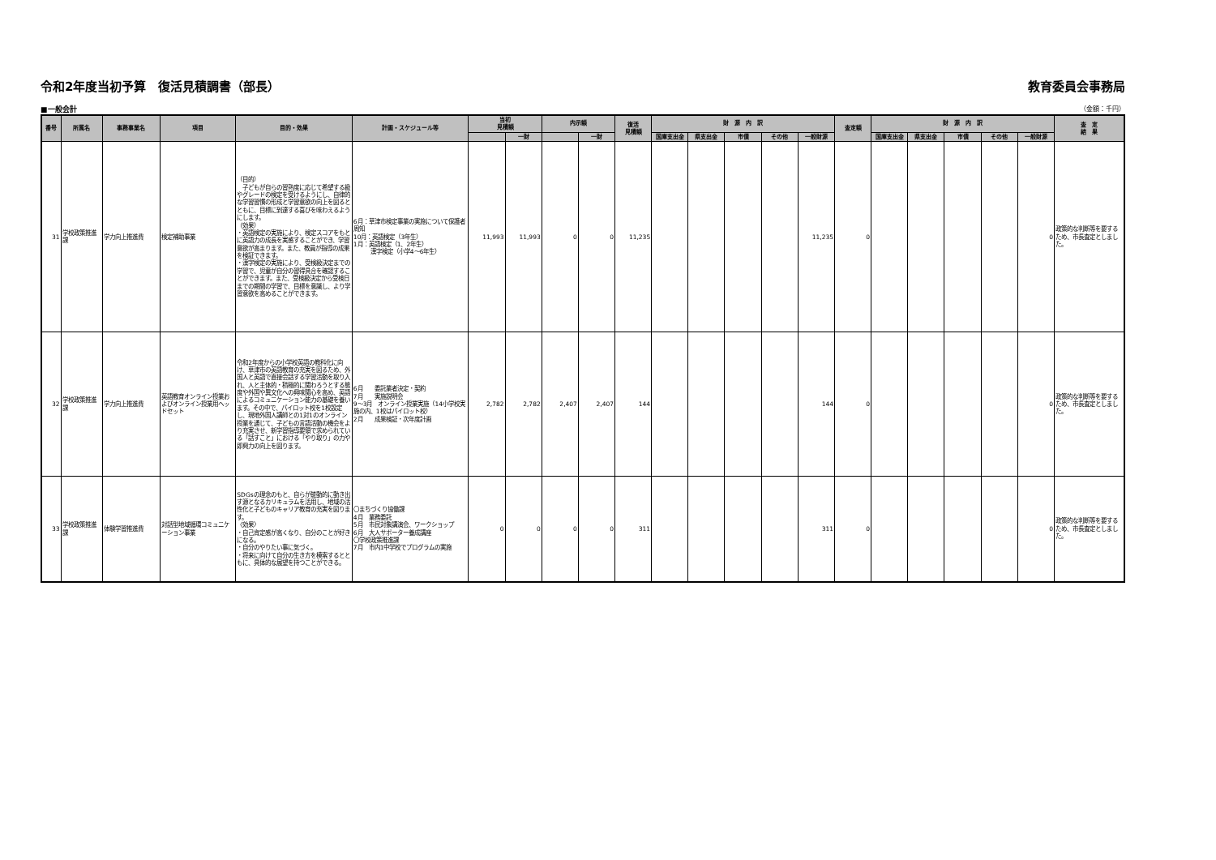令和2年度当初予算　復活見積調書（部長） 教育委員会事務局
■一般会計 （金額：千円）
| 番号 | 所属名 | 事務事業名 | 項目 | 目的・効果 | 計画・スケジュール等 | 当初 見積額 | | 内示額 | | 復活 見積額 | 財 源 内 訳 | | | | | 査定額 | 財 源 内 訳 | | | | | 査 定 結 果 |
| --- | --- | --- | --- | --- | --- | --- | --- | --- | --- | --- | --- | --- | --- | --- | --- | --- | --- | --- | --- | --- | --- | --- |
| | | | | | | | 一財 | | 一財 | | 国庫支出金 | 県支出金 | 市債 | その他 | 一般財源 | | 国庫支出金 | 県支出金 | 市債 | その他 | 一般財源 | |
| 31 | 学校政策推進課 | 学力向上推進費 | 検定補助事業 | （目的） 子どもが自らの習熟度に応じて希望する級やグレードの検定を受けるようにし、自律的な学習習慣の形成と学習意欲の向上を図るとともに、目標に到達する喜びを味わえるようにします。 （効果） ・英語検定の実施により、検定スコアをもとに英語力の成長を実感することができ、学習意欲が高まります。また、教員が指導の成果を検証できます。 ・漢字検定の実施により、受検級決定までの学習で、児童が自分の習得具合を確認することができます。また、受検級決定から受検日までの期間の学習で、目標を意識し、より学習意欲を高めることができます。 | 6月：草津市検定事業の実施について保護者周知 10月：英語検定（3年生） 1月：英語検定（1、2年生） 漢字検定（小学4～6年生） | 11,993 | 11,993 | 0 | 0 | 11,235 | | | | | 11,235 | 0 | | | | | 0 | 政策的な判断等を要するため、市長査定としました。 |
| 32 | 学校政策推進課 | 学力向上推進費 | 英語教育オンライン授業およびオンライン授業用ヘッドセット | 令和2年度からの小学校英語の教科化に向け、草津市の英語教育の充実を図るため、外国人と英語で直接会話する学習活動を取り入れ、人と主体的・積極的に関わろうとする態度や外国や異文化への興味関心を高め、英語によるコミュニケーション能力の基礎を養います。その中で、パイロット校を1校設定し、現地外国人講師との1対1のオンライン授業を通じて、子どもの言語活動の機会をより充実させ、新学習指導要領で求められている「話すこと」における「やり取り」の力や即興力の向上を図ります。 | 6月 委託業者決定・契約 7月 実施説明会 9～3月 オンライン授業実施（14小学校実施の内、1校はパイロット校） 2月 成果検証・次年度計画 | 2,782 | 2,782 | 2,407 | 2,407 | 144 | | | | | 144 | 0 | | | | | 0 | 政策的な判断等を要するため、市長査定としました。 |
| 33 | 学校政策推進課 | 体験学習推進費 | 対話型地域循環コミュニケーション事業 | SDGsの理念のもと、自らが能動的に動き出す源となるカリキュラムを活用し、地域の活性化と子どものキャリア教育の充実を図ります。 〈効果〉 ・自己肯定感が高くなり、自分のことが好きになる。 ・自分のやりたい事に気づく。 ・将来に向けて自分の生き方を模索するとともに、具体的な展望を持つことができる。 | 〇まちづくり協働課 4月 業務委託 5月 市民対象講演会、ワークショップ 6月 大人サポーター養成講座 〇学校政策推進課 7月 市内1中学校でプログラムの実施 | 0 | 0 | 0 | 0 | 311 | | | | | 311 | 0 | | | | | 0 | 政策的な判断等を要するため、市長査定としました。 |